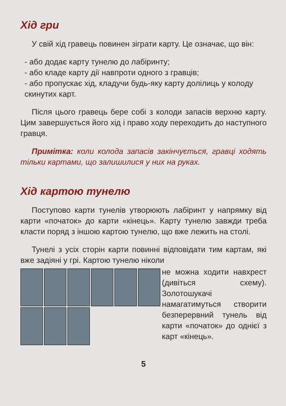Хід гри
У свій хід гравець повинен зіграти карту. Це означає, що він:
- або додає карту тунелю до лабіринту;
- або кладе карту дії навпроти одного з гравців;
- або пропускає хід, кладучи будь-яку карту долілиць у колоду скинутих карт.
Після цього гравець бере собі з колоди запасів верхню карту. Цим завершується його хід і право ходу переходить до наступного гравця.
Примітка: коли колода запасів закінчується, гравці ходять тільки картами, що залишилися у них на руках.
Хід картою тунелю
Поступово карти тунелів утворюють лабіринт у напрямку від карти «початок» до карти «кінець». Карту тунелю завжди треба класти поряд з іншою картою тунелю, що вже лежить на столі.
Тунелі з усіх сторін карти повинні відповідати тим картам, які вже задіяні у грі. Картою тунелю ніколи
не можна ходити навхрест (дивіться схему). Золотошукачі намагатимуться створити безперервний тунель від карти «початок» до однієї з карт «кінець».
5